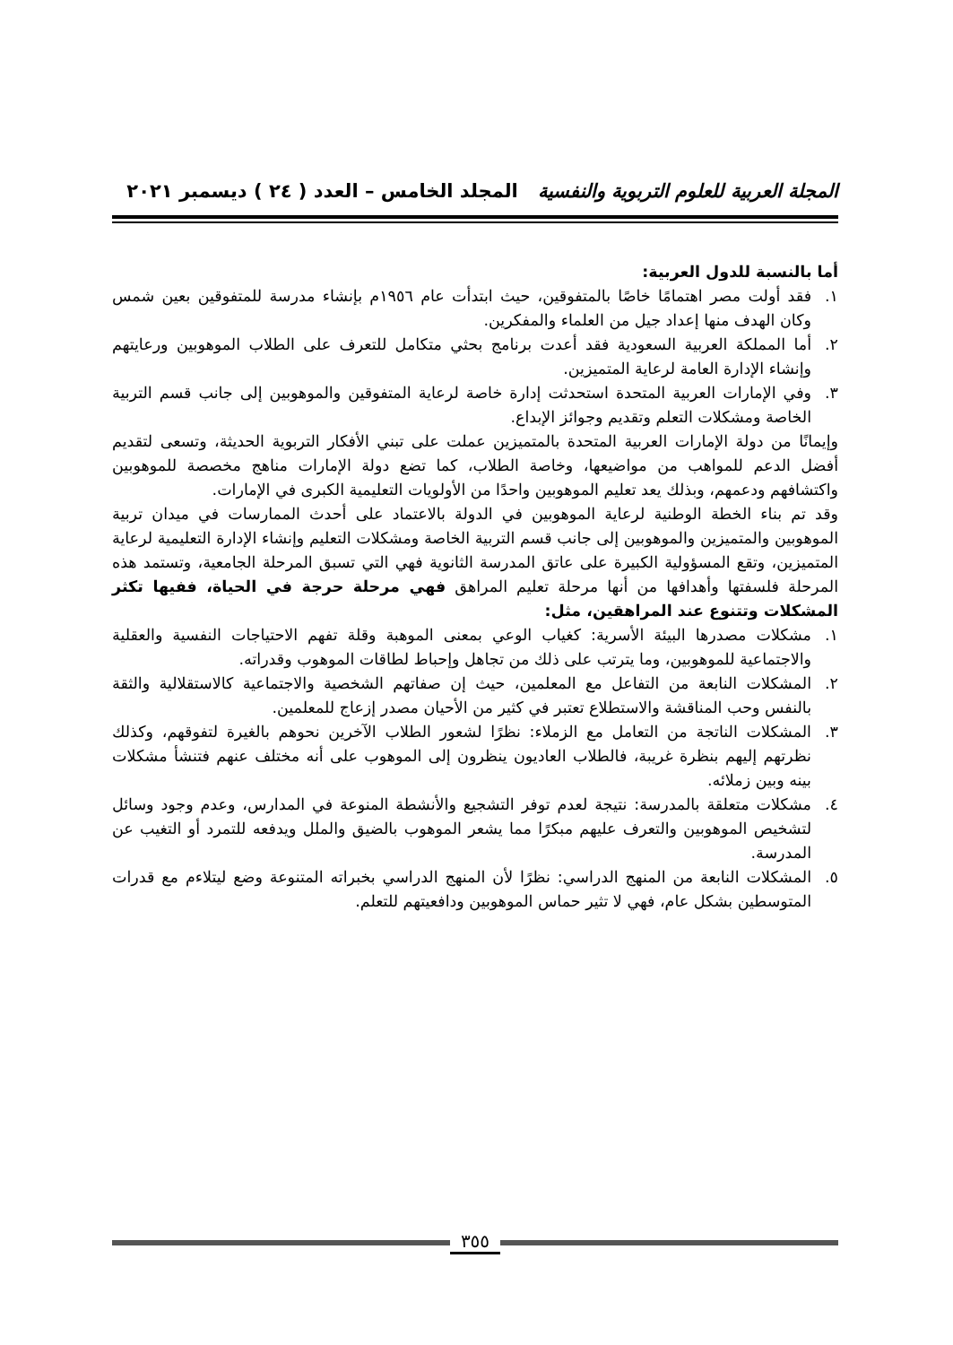المجلة العربية للعلوم التربوية والنفسية المجلد الخامس – العدد ( ٢٤ ) ديسمبر ٢٠٢١
أما بالنسبة للدول العربية:
١. فقد أولت مصر اهتمامًا خاصًا بالمتفوقين، حيث ابتدأت عام ١٩٥٦م بإنشاء مدرسة للمتفوقين بعين شمس وكان الهدف منها إعداد جيل من العلماء والمفكرين.
٢. أما المملكة العربية السعودية فقد أعدت برنامج بحثي متكامل للتعرف على الطلاب الموهوبين ورعايتهم وإنشاء الإدارة العامة لرعاية المتميزين.
٣. وفي الإمارات العربية المتحدة استحدثت إدارة خاصة لرعاية المتفوقين والموهوبين إلى جانب قسم التربية الخاصة ومشكلات التعلم وتقديم وجوائز الإبداع.
وإيمانًا من دولة الإمارات العربية المتحدة بالمتميزين عملت على تبني الأفكار التربوية الحديثة، وتسعى لتقديم أفضل الدعم للمواهب من مواضيعها، وخاصة الطلاب، كما تضع دولة الإمارات مناهج مخصصة للموهوبين واكتشافهم ودعمهم، وبذلك يعد تعليم الموهوبين واحدًا من الأولويات التعليمية الكبرى في الإمارات.
وقد تم بناء الخطة الوطنية لرعاية الموهوبين في الدولة بالاعتماد على أحدث الممارسات في ميدان تربية الموهوبين والمتميزين والموهوبين إلى جانب قسم التربية الخاصة ومشكلات التعليم وإنشاء الإدارة التعليمية لرعاية المتميزين، وتقع المسؤولية الكبيرة على عاتق المدرسة الثانوية فهي التي تسبق المرحلة الجامعية، وتستمد هذه المرحلة فلسفتها وأهدافها من أنها مرحلة تعليم المراهق فهي مرحلة حرجة في الحياة، ففيها تكثر المشكلات وتتنوع عند المراهقين، مثل:
١. مشكلات مصدرها البيئة الأسرية: كغياب الوعي بمعنى الموهبة وقلة تفهم الاحتياجات النفسية والعقلية والاجتماعية للموهوبين، وما يترتب على ذلك من تجاهل وإحباط لطاقات الموهوب وقدراته.
٢. المشكلات النابعة من التفاعل مع المعلمين، حيث إن صفاتهم الشخصية والاجتماعية كالاستقلالية والثقة بالنفس وحب المناقشة والاستطلاع تعتبر في كثير من الأحيان مصدر إزعاج للمعلمين.
٣. المشكلات الناتجة من التعامل مع الزملاء: نظرًا لشعور الطلاب الآخرين نحوهم بالغيرة لتفوقهم، وكذلك نظرتهم إليهم بنظرة غريبة، فالطلاب العاديون ينظرون إلى الموهوب على أنه مختلف عنهم فتنشأ مشكلات بينه وبين زملائه.
٤. مشكلات متعلقة بالمدرسة: نتيجة لعدم توفر التشجيع والأنشطة المنوعة في المدارس، وعدم وجود وسائل لتشخيص الموهوبين والتعرف عليهم مبكرًا مما يشعر الموهوب بالضيق والملل ويدفعه للتمرد أو التغيب عن المدرسة.
٥. المشكلات النابعة من المنهج الدراسي: نظرًا لأن المنهج الدراسي بخبراته المتنوعة وضع ليتلاءم مع قدرات المتوسطين بشكل عام، فهي لا تثير حماس الموهوبين ودافعيتهم للتعلم.
٣٥٥